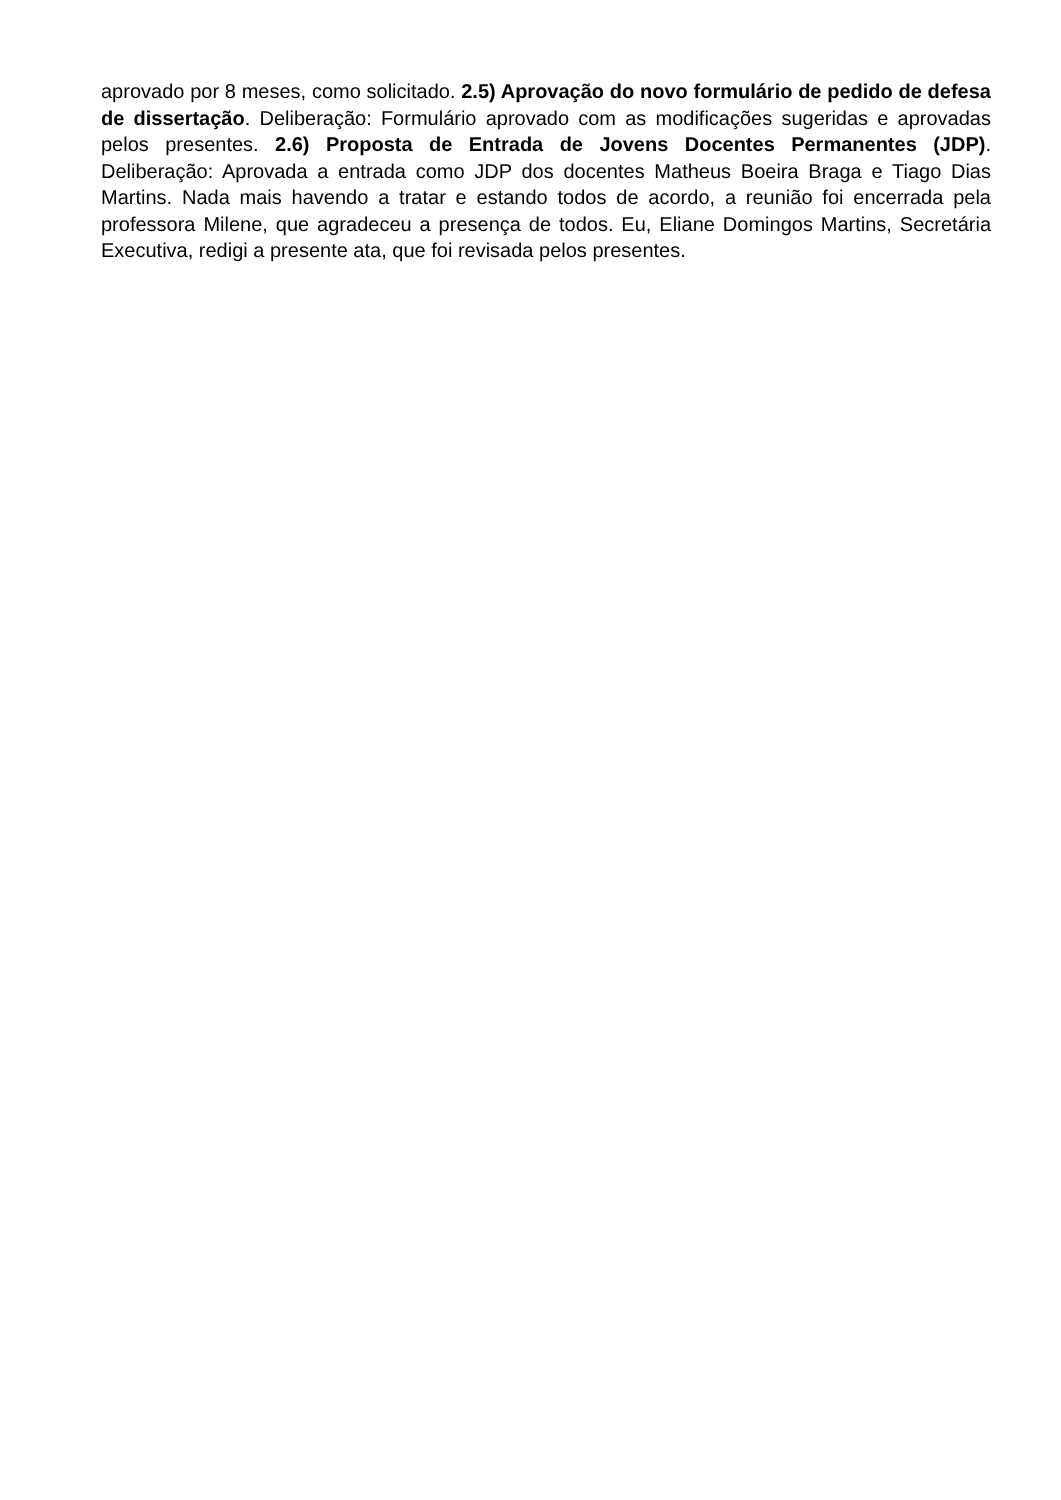aprovado por 8 meses, como solicitado. 2.5) Aprovação do novo formulário de pedido de defesa de dissertação. Deliberação: Formulário aprovado com as modificações sugeridas e aprovadas pelos presentes. 2.6) Proposta de Entrada de Jovens Docentes Permanentes (JDP). Deliberação: Aprovada a entrada como JDP dos docentes Matheus Boeira Braga e Tiago Dias Martins. Nada mais havendo a tratar e estando todos de acordo, a reunião foi encerrada pela professora Milene, que agradeceu a presença de todos. Eu, Eliane Domingos Martins, Secretária Executiva, redigi a presente ata, que foi revisada pelos presentes.